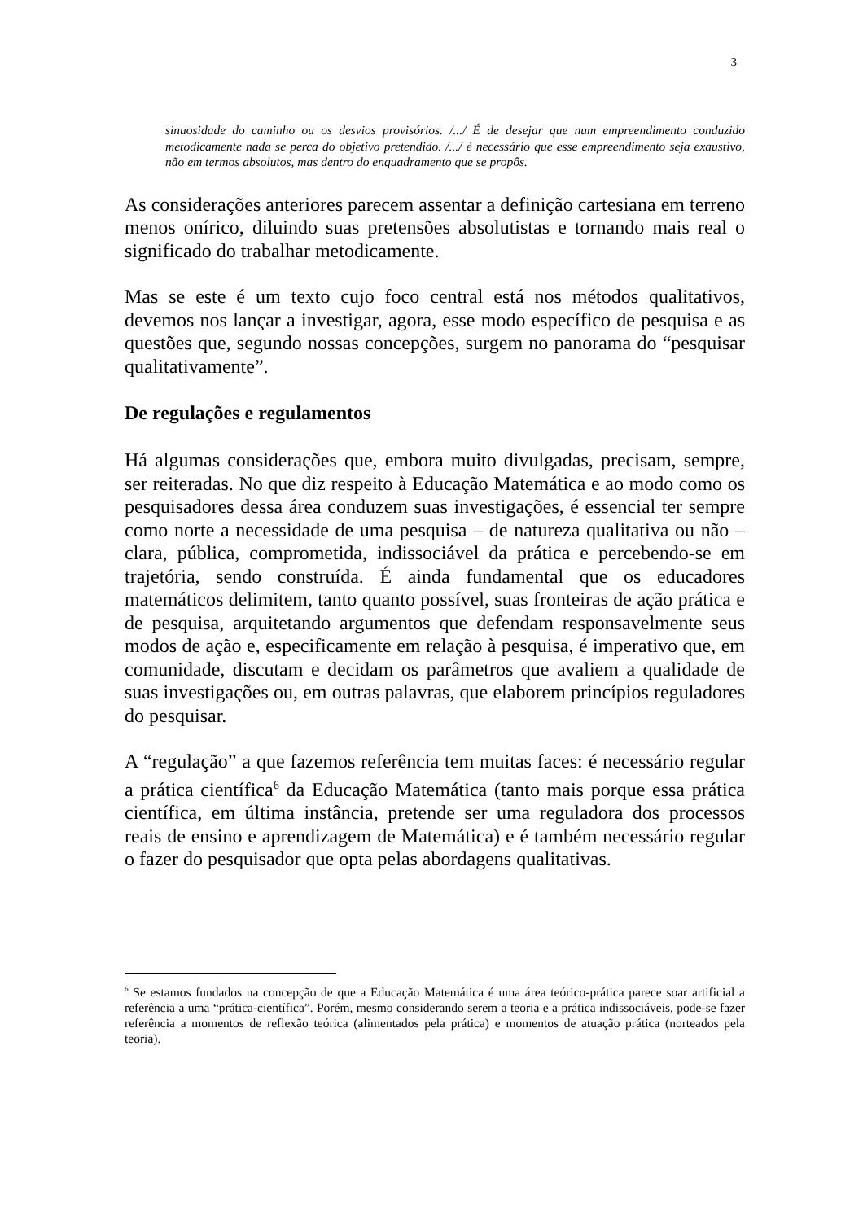3
sinuosidade do caminho ou os desvios provisórios. /.../ É de desejar que num empreendimento conduzido metodicamente nada se perca do objetivo pretendido. /.../ é necessário que esse empreendimento seja exaustivo, não em termos absolutos, mas dentro do enquadramento que se propôs.
As considerações anteriores parecem assentar a definição cartesiana em terreno menos onírico, diluindo suas pretensões absolutistas e tornando mais real o significado do trabalhar metodicamente.
Mas se este é um texto cujo foco central está nos métodos qualitativos, devemos nos lançar a investigar, agora, esse modo específico de pesquisa e as questões que, segundo nossas concepções, surgem no panorama do “pesquisar qualitativamente”.
De regulações e regulamentos
Há algumas considerações que, embora muito divulgadas, precisam, sempre, ser reiteradas. No que diz respeito à Educação Matemática e ao modo como os pesquisadores dessa área conduzem suas investigações, é essencial ter sempre como norte a necessidade de uma pesquisa – de natureza qualitativa ou não – clara, pública, comprometida, indissociável da prática e percebendo-se em trajetória, sendo construída. É ainda fundamental que os educadores matemáticos delimitem, tanto quanto possível, suas fronteiras de ação prática e de pesquisa, arquitetando argumentos que defendam responsavelmente seus modos de ação e, especificamente em relação à pesquisa, é imperativo que, em comunidade, discutam e decidam os parâmetros que avaliem a qualidade de suas investigações ou, em outras palavras, que elaborem princípios reguladores do pesquisar.
A “regulação” a que fazemos referência tem muitas faces: é necessário regular a prática científica<sup>6</sup> da Educação Matemática (tanto mais porque essa prática científica, em última instância, pretende ser uma reguladora dos processos reais de ensino e aprendizagem de Matemática) e é também necessário regular o fazer do pesquisador que opta pelas abordagens qualitativas.
<sup>6</sup> Se estamos fundados na concepção de que a Educação Matemática é uma área teórico-prática parece soar artificial a referência a uma “prática-científica”. Porém, mesmo considerando serem a teoria e a prática indissociáveis, pode-se fazer referência a momentos de reflexão teórica (alimentados pela prática) e momentos de atuação prática (norteados pela teoria).